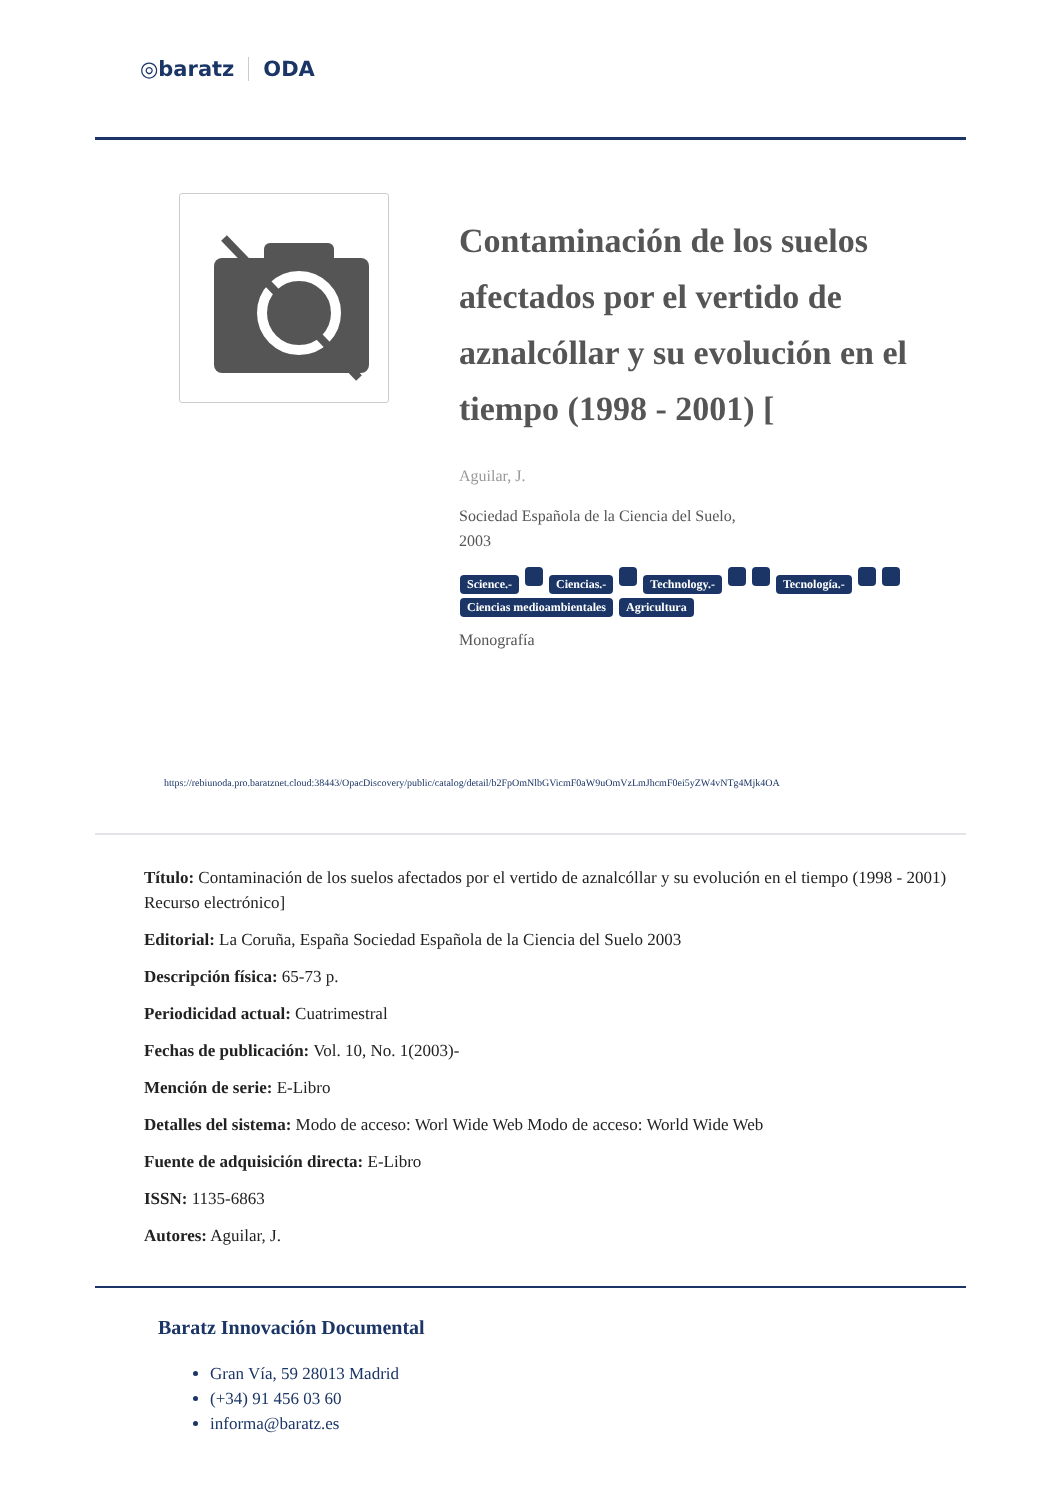◎baratz ODA
Contaminación de los suelos afectados por el vertido de aznalcóllar y su evolución en el tiempo (1998 - 2001) [
Aguilar, J.
Sociedad Española de la Ciencia del Suelo,
2003
Science.- Ciencias.- Technology.- Tecnología.- Ciencias medioambientales Agricultura
Monografía
https://rebiunoda.pro.baratznet.cloud:38443/OpacDiscovery/public/catalog/detail/b2FpOmNlbGVicmF0aW9uOmVzLmJhcmF0ei5yZW4vNTg4Mjk4OA
Título: Contaminación de los suelos afectados por el vertido de aznalcóllar y su evolución en el tiempo (1998 - 2001) Recurso electrónico]
Editorial: La Coruña, España Sociedad Española de la Ciencia del Suelo 2003
Descripción física: 65-73 p.
Periodicidad actual: Cuatrimestral
Fechas de publicación: Vol. 10, No. 1(2003)-
Mención de serie: E-Libro
Detalles del sistema: Modo de acceso: Worl Wide Web Modo de acceso: World Wide Web
Fuente de adquisición directa: E-Libro
ISSN: 1135-6863
Autores: Aguilar, J.
Baratz Innovación Documental
Gran Vía, 59 28013 Madrid
(+34) 91 456 03 60
informa@baratz.es